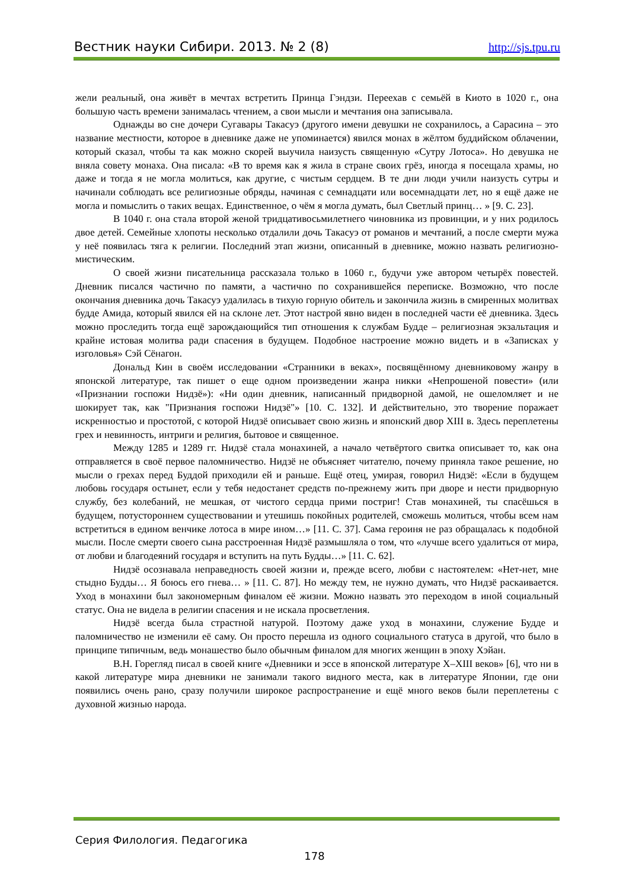Вестник науки Сибири. 2013. № 2 (8) http://sjs.tpu.ru
жели реальный, она живёт в мечтах встретить Принца Гэндзи. Переехав с семьёй в Киото в 1020 г., она большую часть времени занималась чтением, а свои мысли и мечтания она записывала.
Однажды во сне дочери Сугавары Такасуэ (другого имени девушки не сохранилось, а Сарасина – это название местности, которое в дневнике даже не упоминается) явился монах в жёлтом буддийском облачении, который сказал, чтобы та как можно скорей выучила наизусть священную «Сутру Лотоса». Но девушка не вняла совету монаха. Она писала: «В то время как я жила в стране своих грёз, иногда я посещала храмы, но даже и тогда я не могла молиться, как другие, с чистым сердцем. В те дни люди учили наизусть сутры и начинали соблюдать все религиозные обряды, начиная с семнадцати или восемнадцати лет, но я ещё даже не могла и помыслить о таких вещах. Единственное, о чём я могла думать, был Светлый принц… » [9. С. 23].
В 1040 г. она стала второй женой тридцативосьмилетнего чиновника из провинции, и у них родилось двое детей. Семейные хлопоты несколько отдалили дочь Такасуэ от романов и мечтаний, а после смерти мужа у неё появилась тяга к религии. Последний этап жизни, описанный в дневнике, можно назвать религиозно-мистическим.
О своей жизни писательница рассказала только в 1060 г., будучи уже автором четырёх повестей. Дневник писался частично по памяти, а частично по сохранившейся переписке. Возможно, что после окончания дневника дочь Такасуэ удалилась в тихую горную обитель и закончила жизнь в смиренных молитвах будде Амида, который явился ей на склоне лет. Этот настрой явно виден в последней части её дневника. Здесь можно проследить тогда ещё зарождающийся тип отношения к службам Будде – религиозная экзальтация и крайне истовая молитва ради спасения в будущем. Подобное настроение можно видеть и в «Записках у изголовья» Сэй Сёнагон.
Дональд Кин в своём исследовании «Странники в веках», посвящённому дневниковому жанру в японской литературе, так пишет о еще одном произведении жанра никки «Непрошеной повести» (или «Признании госпожи Нидзё»): «Ни один дневник, написанный придворной дамой, не ошеломляет и не шокирует так, как "Признания госпожи Нидзё"» [10. С. 132]. И действительно, это творение поражает искренностью и простотой, с которой Нидзё описывает свою жизнь и японский двор XIII в. Здесь переплетены грех и невинность, интриги и религия, бытовое и священное.
Между 1285 и 1289 гг. Нидзё стала монахиней, а начало четвёртого свитка описывает то, как она отправляется в своё первое паломничество. Нидзё не объясняет читателю, почему приняла такое решение, но мысли о грехах перед Буддой приходили ей и раньше. Ещё отец, умирая, говорил Нидзё: «Если в будущем любовь государя остынет, если у тебя недостанет средств по-прежнему жить при дворе и нести придворную службу, без колебаний, не мешкая, от чистого сердца прими постриг! Став монахиней, ты спасёшься в будущем, потустороннем существовании и утешишь покойных родителей, сможешь молиться, чтобы всем нам встретиться в едином венчике лотоса в мире ином…» [11. С. 37]. Сама героиня не раз обращалась к подобной мысли. После смерти своего сына расстроенная Нидзё размышляла о том, что «лучше всего удалиться от мира, от любви и благодеяний государя и вступить на путь Будды…» [11. С. 62].
Нидзё осознавала неправедность своей жизни и, прежде всего, любви с настоятелем: «Нет-нет, мне стыдно Будды… Я боюсь его гнева… » [11. С. 87]. Но между тем, не нужно думать, что Нидзё раскаивается. Уход в монахини был закономерным финалом её жизни. Можно назвать это переходом в иной социальный статус. Она не видела в религии спасения и не искала просветления.
Нидзё всегда была страстной натурой. Поэтому даже уход в монахини, служение Будде и паломничество не изменили её саму. Он просто перешла из одного социального статуса в другой, что было в принципе типичным, ведь монашество было обычным финалом для многих женщин в эпоху Хэйан.
В.Н. Горегляд писал в своей книге «Дневники и эссе в японской литературе X–XIII веков» [6], что ни в какой литературе мира дневники не занимали такого видного места, как в литературе Японии, где они появились очень рано, сразу получили широкое распространение и ещё много веков были переплетены с духовной жизнью народа.
Серия Филология. Педагогика
178